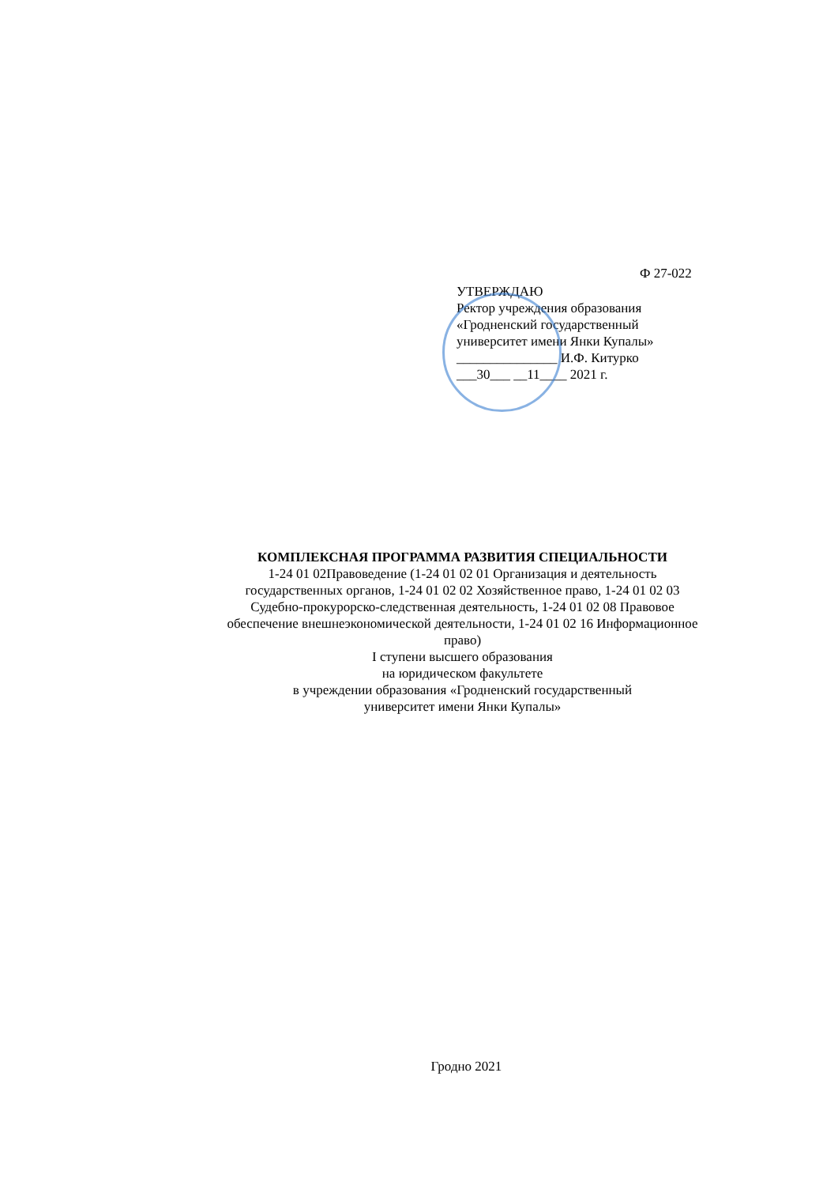Ф 27-022
УТВЕРЖДАЮ
Ректор учреждения образования
«Гродненский государственный
университет имени Янки Купалы»
_______________ И.Ф. Китурко
___30___ __11____ 2021 г.
КОМПЛЕКСНАЯ ПРОГРАММА РАЗВИТИЯ СПЕЦИАЛЬНОСТИ
1-24 01 02Правоведение (1-24 01 02 01 Организация и деятельность государственных органов, 1-24 01 02 02 Хозяйственное право, 1-24 01 02 03 Судебно-прокурорско-следственная деятельность, 1-24 01 02 08 Правовое обеспечение внешнеэкономической деятельности, 1-24 01 02 16 Информационное право)
I ступени высшего образования
на юридическом факультете
в учреждении образования «Гродненский государственный
университет имени Янки Купалы»
Гродно 2021